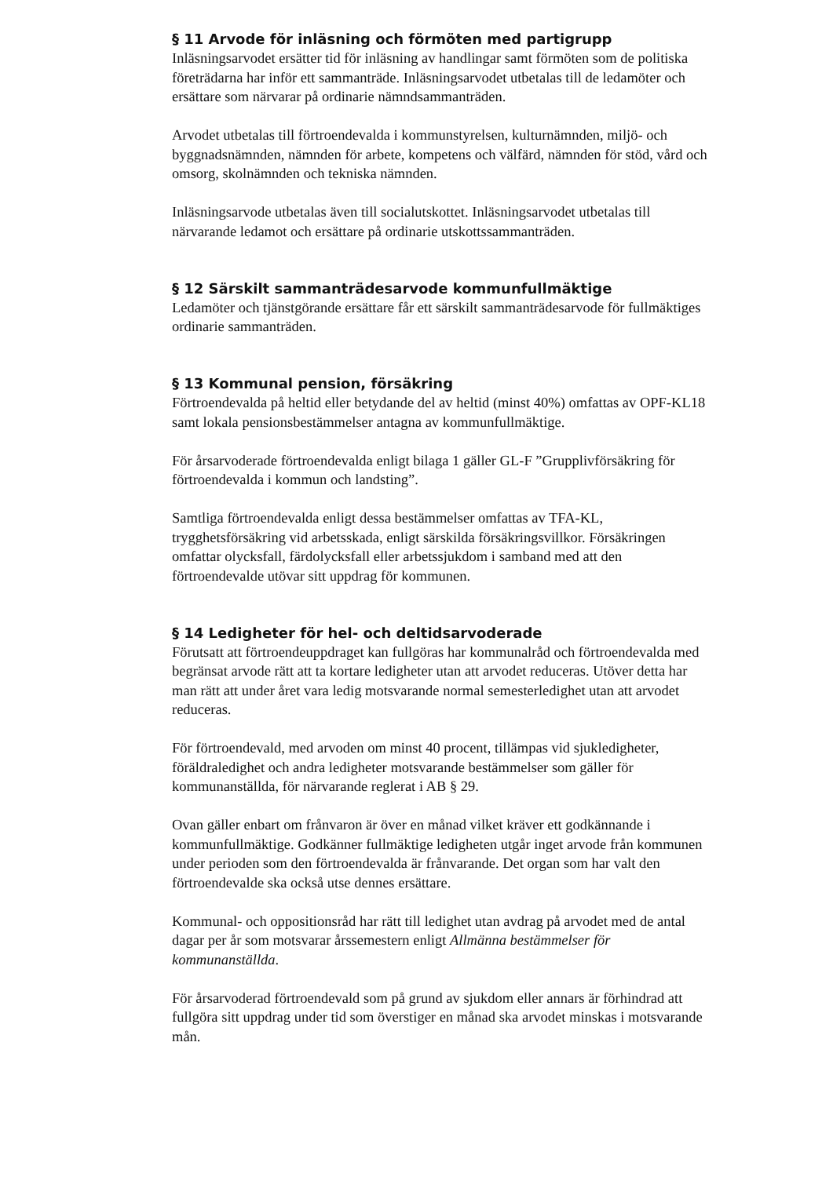§ 11 Arvode för inläsning och förmöten med partigrupp
Inläsningsarvodet ersätter tid för inläsning av handlingar samt förmöten som de politiska företrädarna har inför ett sammanträde. Inläsningsarvodet utbetalas till de ledamöter och ersättare som närvarar på ordinarie nämndsammanträden.
Arvodet utbetalas till förtroendevalda i kommunstyrelsen, kulturnämnden, miljö- och byggnadsnämnden, nämnden för arbete, kompetens och välfärd, nämnden för stöd, vård och omsorg, skolnämnden och tekniska nämnden.
Inläsningsarvode utbetalas även till socialutskottet. Inläsningsarvodet utbetalas till närvarande ledamot och ersättare på ordinarie utskottssammanträden.
§ 12 Särskilt sammanträdesarvode kommunfullmäktige
Ledamöter och tjänstgörande ersättare får ett särskilt sammanträdesarvode för fullmäktiges ordinarie sammanträden.
§ 13 Kommunal pension, försäkring
Förtroendevalda på heltid eller betydande del av heltid (minst 40%) omfattas av OPF-KL18 samt lokala pensionsbestämmelser antagna av kommunfullmäktige.
För årsarvoderade förtroendevalda enligt bilaga 1 gäller GL-F ”Grupplivförsäkring för förtroendevalda i kommun och landsting”.
Samtliga förtroendevalda enligt dessa bestämmelser omfattas av TFA-KL, trygghetsförsäkring vid arbetsskada, enligt särskilda försäkringsvillkor. Försäkringen omfattar olycksfall, färdolycksfall eller arbetssjukdom i samband med att den förtroendevalde utövar sitt uppdrag för kommunen.
§ 14 Ledigheter för hel- och deltidsarvoderade
Förutsatt att förtroendeuppdraget kan fullgöras har kommunalråd och förtroendevalda med begränsat arvode rätt att ta kortare ledigheter utan att arvodet reduceras. Utöver detta har man rätt att under året vara ledig motsvarande normal semesterledighet utan att arvodet reduceras.
För förtroendevald, med arvoden om minst 40 procent, tillämpas vid sjukledigheter, föräldraledighet och andra ledigheter motsvarande bestämmelser som gäller för kommunanställda, för närvarande reglerat i AB § 29.
Ovan gäller enbart om frånvaron är över en månad vilket kräver ett godkännande i kommunfullmäktige. Godkänner fullmäktige ledigheten utgår inget arvode från kommunen under perioden som den förtroendevalda är frånvarande. Det organ som har valt den förtroendevalde ska också utse dennes ersättare.
Kommunal- och oppositionsråd har rätt till ledighet utan avdrag på arvodet med de antal dagar per år som motsvarar årssemestern enligt Allmänna bestämmelser för kommunanställda.
För årsarvoderad förtroendevald som på grund av sjukdom eller annars är förhindrad att fullgöra sitt uppdrag under tid som överstiger en månad ska arvodet minskas i motsvarande mån.